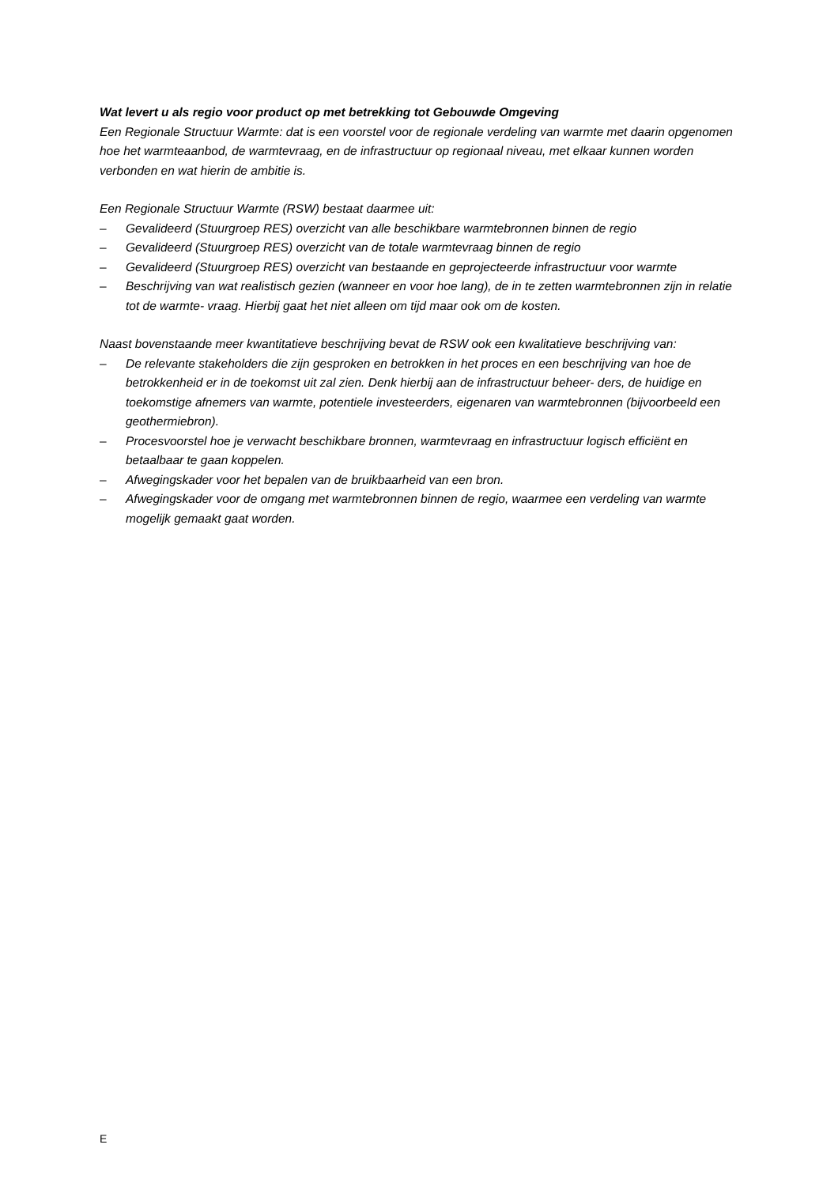Wat levert u als regio voor product op met betrekking tot Gebouwde Omgeving
Een Regionale Structuur Warmte: dat is een voorstel voor de regionale verdeling van warmte met daarin opgenomen hoe het warmteaanbod, de warmtevraag, en de infrastructuur op regionaal niveau, met elkaar kunnen worden verbonden en wat hierin de ambitie is.
Een Regionale Structuur Warmte (RSW) bestaat daarmee uit:
– Gevalideerd (Stuurgroep RES) overzicht van alle beschikbare warmtebronnen binnen de regio
– Gevalideerd (Stuurgroep RES) overzicht van de totale warmtevraag binnen de regio
– Gevalideerd (Stuurgroep RES) overzicht van bestaande en geprojecteerde infrastructuur voor warmte
– Beschrijving van wat realistisch gezien (wanneer en voor hoe lang), de in te zetten warmtebronnen zijn in relatie tot de warmte- vraag. Hierbij gaat het niet alleen om tijd maar ook om de kosten.
Naast bovenstaande meer kwantitatieve beschrijving bevat de RSW ook een kwalitatieve beschrijving van:
– De relevante stakeholders die zijn gesproken en betrokken in het proces en een beschrijving van hoe de betrokkenheid er in de toekomst uit zal zien. Denk hierbij aan de infrastructuur beheer- ders, de huidige en toekomstige afnemers van warmte, potentiele investeerders, eigenaren van warmtebronnen (bijvoorbeeld een geothermiebron).
– Procesvoorstel hoe je verwacht beschikbare bronnen, warmtevraag en infrastructuur logisch efficiënt en betaalbaar te gaan koppelen.
– Afwegingskader voor het bepalen van de bruikbaarheid van een bron.
– Afwegingskader voor de omgang met warmtebronnen binnen de regio, waarmee een verdeling van warmte mogelijk gemaakt gaat worden.
E